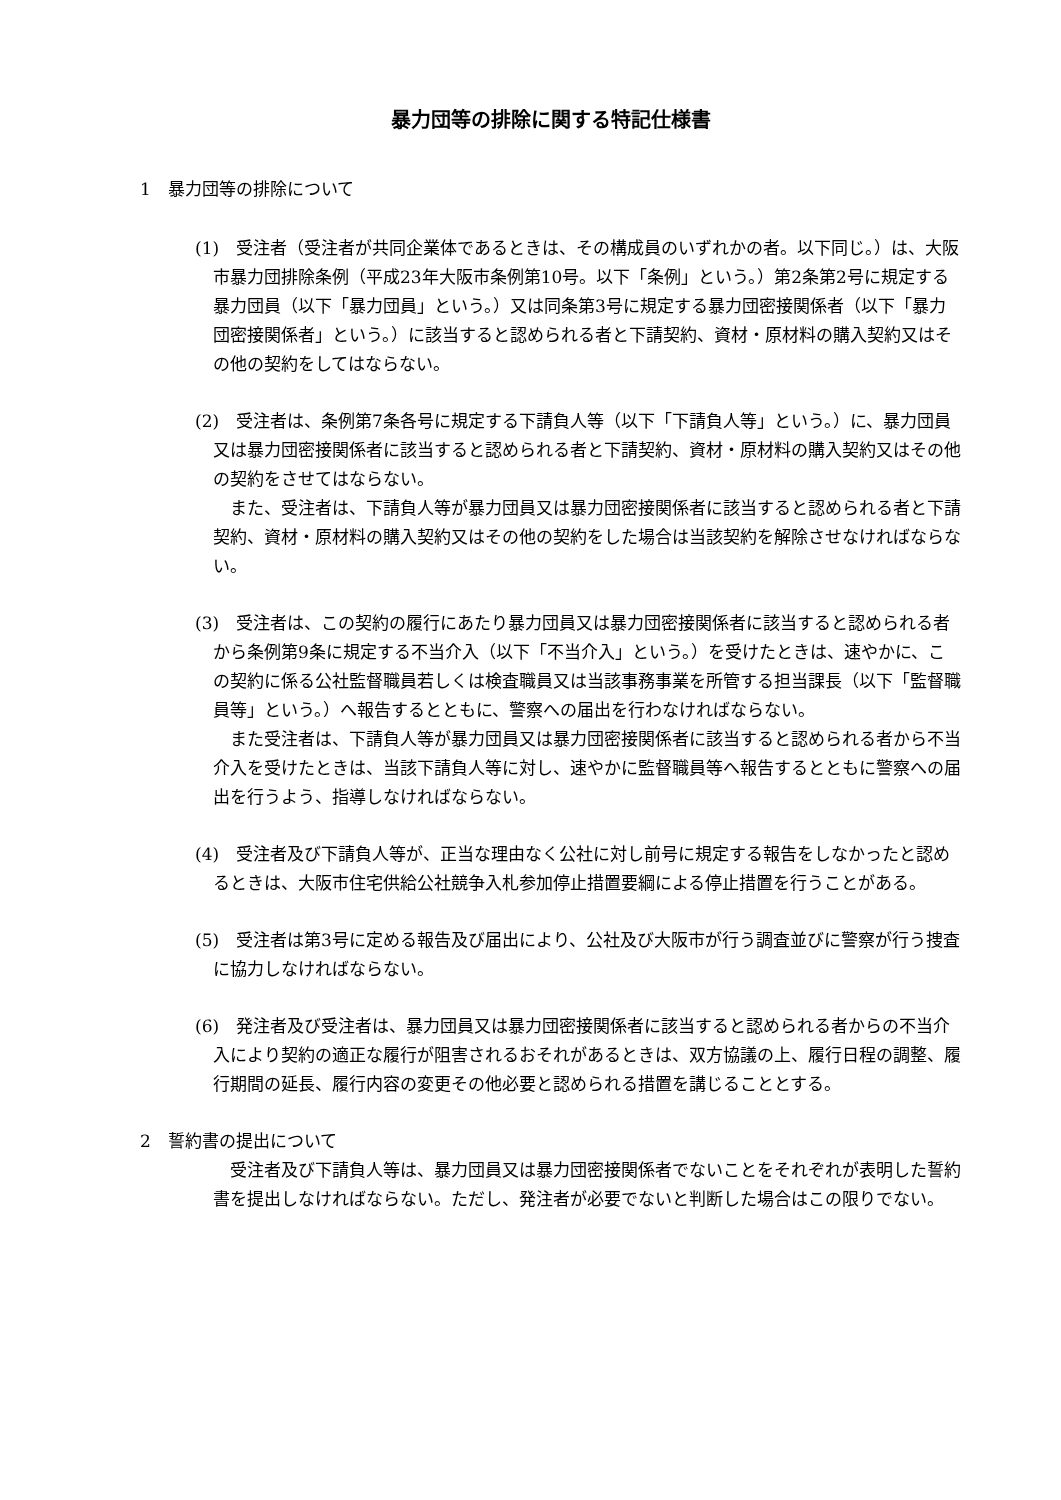暴力団等の排除に関する特記仕様書
1　暴力団等の排除について
(1)　受注者（受注者が共同企業体であるときは、その構成員のいずれかの者。以下同じ。）は、大阪市暴力団排除条例（平成23年大阪市条例第10号。以下「条例」という。）第2条第2号に規定する暴力団員（以下「暴力団員」という。）又は同条第3号に規定する暴力団密接関係者（以下「暴力団密接関係者」という。）に該当すると認められる者と下請契約、資材・原材料の購入契約又はその他の契約をしてはならない。
(2)　受注者は、条例第7条各号に規定する下請負人等（以下「下請負人等」という。）に、暴力団員又は暴力団密接関係者に該当すると認められる者と下請契約、資材・原材料の購入契約又はその他の契約をさせてはならない。
また、受注者は、下請負人等が暴力団員又は暴力団密接関係者に該当すると認められる者と下請契約、資材・原材料の購入契約又はその他の契約をした場合は当該契約を解除させなければならない。
(3)　受注者は、この契約の履行にあたり暴力団員又は暴力団密接関係者に該当すると認められる者から条例第9条に規定する不当介入（以下「不当介入」という。）を受けたときは、速やかに、この契約に係る公社監督職員若しくは検査職員又は当該事務事業を所管する担当課長（以下「監督職員等」という。）へ報告するとともに、警察への届出を行わなければならない。
また受注者は、下請負人等が暴力団員又は暴力団密接関係者に該当すると認められる者から不当介入を受けたときは、当該下請負人等に対し、速やかに監督職員等へ報告するとともに警察への届出を行うよう、指導しなければならない。
(4)　受注者及び下請負人等が、正当な理由なく公社に対し前号に規定する報告をしなかったと認めるときは、大阪市住宅供給公社競争入札参加停止措置要綱による停止措置を行うことがある。
(5)　受注者は第3号に定める報告及び届出により、公社及び大阪市が行う調査並びに警察が行う捜査に協力しなければならない。
(6)　発注者及び受注者は、暴力団員又は暴力団密接関係者に該当すると認められる者からの不当介入により契約の適正な履行が阻害されるおそれがあるときは、双方協議の上、履行日程の調整、履行期間の延長、履行内容の変更その他必要と認められる措置を講じることとする。
2　誓約書の提出について
受注者及び下請負人等は、暴力団員又は暴力団密接関係者でないことをそれぞれが表明した誓約書を提出しなければならない。ただし、発注者が必要でないと判断した場合はこの限りでない。